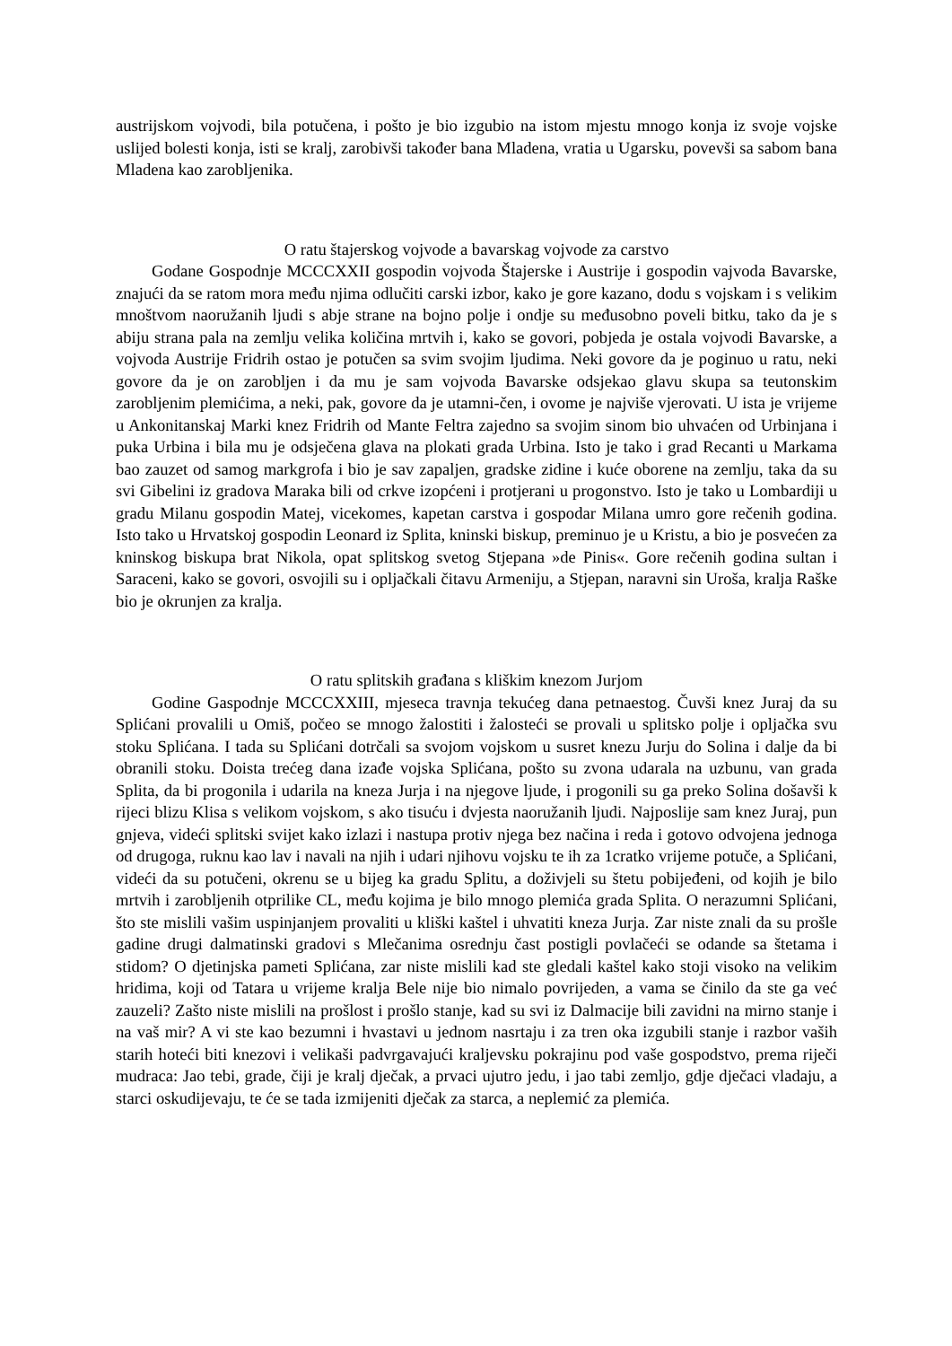austrijskom vojvodi, bila potučena, i pošto je bio izgubio na istom mjestu mnogo konja iz svoje vojske uslijed bolesti konja, isti se kralj, zarobivši također bana Mladena, vratia u Ugarsku, povevši sa sabom bana Mladena kao zarobljenika.
O ratu štajerskog vojvode a bavarskag vojvode za carstvo
Godane Gospodnje MCCCXXII gospodin vojvoda Štajerske i Austrije i gospodin vajvoda Bavarske, znajući da se ratom mora među njima odlučiti carski izbor, kako je gore kazano, dodu s vojskam i s velikim mnoštvom naoružanih ljudi s abje strane na bojno polje i ondje su međusobno poveli bitku, tako da je s abiju strana pala na zemlju velika količina mrtvih i, kako se govori, pobjeda je ostala vojvodi Bavarske, a vojvoda Austrije Fridrih ostao je potučen sa svim svojim ljudima. Neki govore da je poginuo u ratu, neki govore da je on zarobljen i da mu je sam vojvoda Bavarske odsjekao glavu skupa sa teutonskim zarobljenim plemićima, a neki, pak, govore da je utamni-čen, i ovome je najviše vjerovati. U ista je vrijeme u Ankonitanskaj Marki knez Fridrih od Mante Feltra zajedno sa svojim sinom bio uhvaćen od Urbinjana i puka Urbina i bila mu je odsječena glava na plokati grada Urbina. Isto je tako i grad Recanti u Markama bao zauzet od samog markgrofa i bio je sav zapaljen, gradske zidine i kuće oborene na zemlju, taka da su svi Gibelini iz gradova Maraka bili od crkve izopćeni i protjerani u progonstvo. Isto je tako u Lombardiji u gradu Milanu gospodin Matej, vicekomes, kapetan carstva i gospodar Milana umro gore rečenih godina. Isto tako u Hrvatskoj gospodin Leonard iz Splita, kninski biskup, preminuo je u Kristu, a bio je posvećen za kninskog biskupa brat Nikola, opat splitskog svetog Stjepana »de Pinis«. Gore rečenih godina sultan i Saraceni, kako se govori, osvojili su i opljačkali čitavu Armeniju, a Stjepan, naravni sin Uroša, kralja Raške bio je okrunjen za kralja.
O ratu splitskih građana s kliškim knezom Jurjom
Godine Gaspodnje MCCCXXIII, mjeseca travnja tekućeg dana petnaestog. Čuvši knez Juraj da su Splićani provalili u Omiš, počeo se mnogo žalostiti i žalosteći se provali u splitsko polje i opljačka svu stoku Splićana. I tada su Splićani dotrčali sa svojom vojskom u susret knezu Jurju do Solina i dalje da bi obranili stoku. Doista trećeg dana izađe vojska Splićana, pošto su zvona udarala na uzbunu, van grada Splita, da bi progonila i udarila na kneza Jurja i na njegove ljude, i progonili su ga preko Solina došavši k rijeci blizu Klisa s velikom vojskom, s ako tisuću i dvjesta naoružanih ljudi. Najposlije sam knez Juraj, pun gnjeva, videći splitski svijet kako izlazi i nastupa protiv njega bez načina i reda i gotovo odvojena jednoga od drugoga, ruknu kao lav i navali na njih i udari njihovu vojsku te ih za 1cratko vrijeme potuče, a Splićani, videći da su potučeni, okrenu se u bijeg ka gradu Splitu, a doživjeli su štetu pobijeđeni, od kojih je bilo mrtvih i zarobljenih otprilike CL, među kojima je bilo mnogo plemića grada Splita. O nerazumni Splićani, što ste mislili vašim uspinjanjem provaliti u kliški kaštel i uhvatiti kneza Jurja. Zar niste znali da su prošle gadine drugi dalmatinski gradovi s Mlečanima osrednju čast postigli povlačeći se odande sa štetama i stidom? O djetinjska pameti Splićana, zar niste mislili kad ste gledali kaštel kako stoji visoko na velikim hridima, koji od Tatara u vrijeme kralja Bele nije bio nimalo povrijeden, a vama se činilo da ste ga već zauzeli? Zašto niste mislili na prošlost i prošlo stanje, kad su svi iz Dalmacije bili zavidni na mirno stanje i na vaš mir? A vi ste kao bezumni i hvastavi u jednom nasrtaju i za tren oka izgubili stanje i razbor vaših starih hoteći biti knezovi i velikaši padvrgavajući kraljevsku pokrajinu pod vaše gospodstvo, prema riječi mudraca: Jao tebi, grade, čiji je kralj dječak, a prvaci ujutro jedu, i jao tabi zemljo, gdje dječaci vladaju, a starci oskudijevaju, te će se tada izmijeniti dječak za starca, a neplemić za plemića.